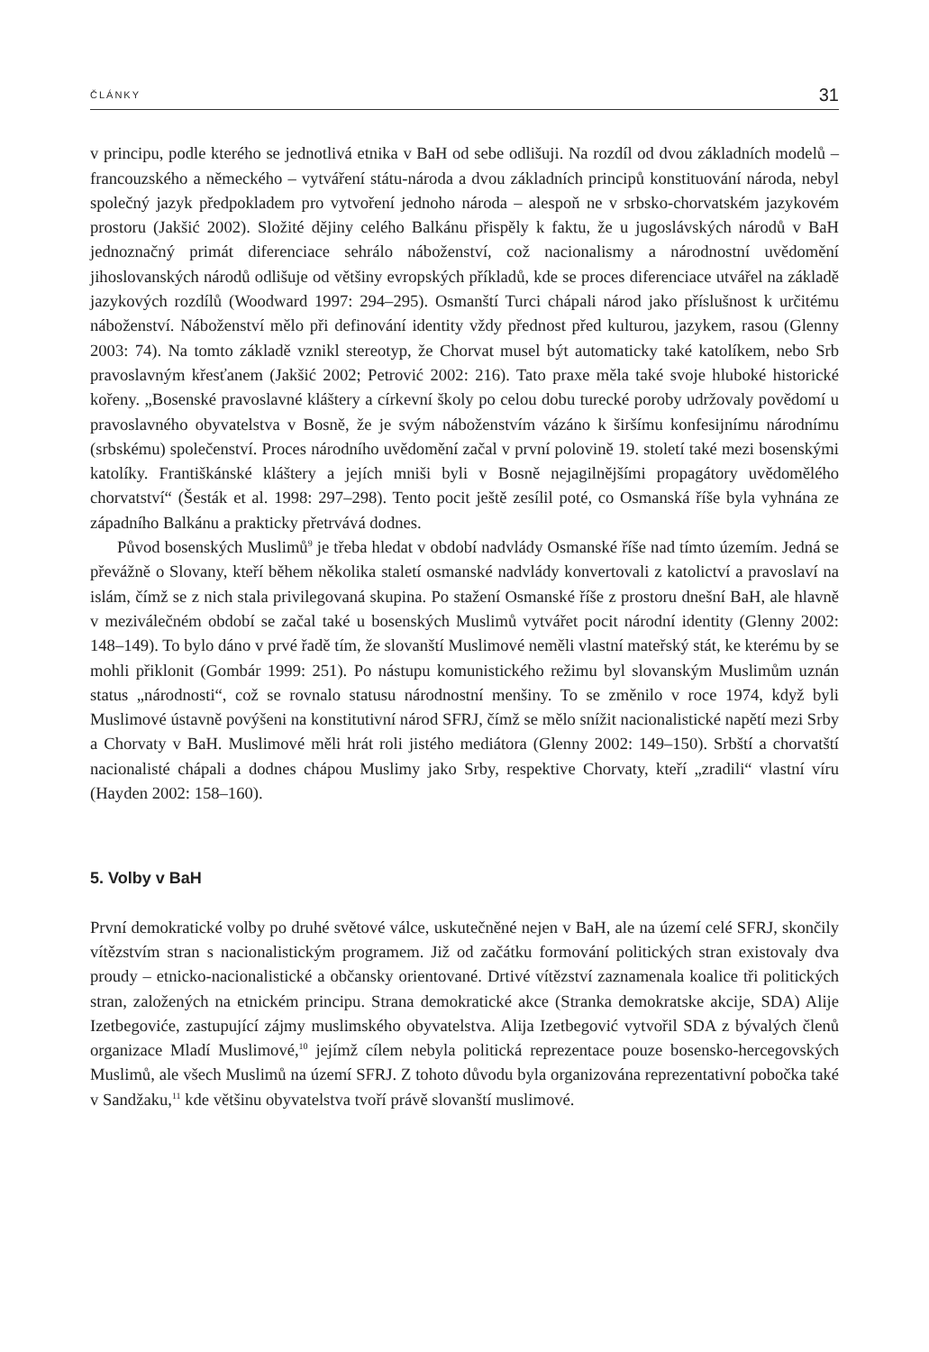ČLÁNKY 31
v principu, podle kterého se jednotlivá etnika v BaH od sebe odlišuji. Na rozdíl od dvou základních modelů – francouzského a německého – vytváření státu-národa a dvou základních principů konstituování národa, nebyl společný jazyk předpokladem pro vytvoření jednoho národa – alespoň ne v srbsko-chorvatském jazykovém prostoru (Jakšić 2002). Složité dějiny celého Balkánu přispěly k faktu, že u jugoslávských národů v BaH jednoznačný primát diferenciace sehrálo náboženství, což nacionalismy a národnostní uvědomění jihoslovanských národů odlišuje od většiny evropských příkladů, kde se proces diferenciace utvářel na základě jazykových rozdílů (Woodward 1997: 294–295). Osmanští Turci chápali národ jako příslušnost k určitému náboženství. Náboženství mělo při definování identity vždy přednost před kulturou, jazykem, rasou (Glenny 2003: 74). Na tomto základě vznikl stereotyp, že Chorvat musel být automaticky také katolíkem, nebo Srb pravoslavným křesťanem (Jakšić 2002; Petrović 2002: 216). Tato praxe měla také svoje hluboké historické kořeny. „Bosenské pravoslavné kláštery a církevní školy po celou dobu turecké poroby udržovaly povědomí u pravoslavného obyvatelstva v Bosně, že je svým náboženstvím vázáno k širšímu konfesijnímu národnímu (srbskému) společenství. Proces národního uvědomění začal v první polovině 19. století také mezi bosenskými katolíky. Františkánské kláštery a jejích mniši byli v Bosně nejagilnějšími propagátory uvědomělého chorvatství“ (Šesták et al. 1998: 297–298). Tento pocit ještě zesílil poté, co Osmanská říše byla vyhnána ze západního Balkánu a prakticky přetrvává dodnes.
Původ bosenských Muslimů<sup>9</sup> je třeba hledat v období nadvlády Osmanské říše nad tímto územím. Jedná se převážně o Slovany, kteří během několika staletí osmanské nadvlády konvertovali z katolictví a pravoslaví na islám, čímž se z nich stala privilegovaná skupina. Po stažení Osmanské říše z prostoru dnešní BaH, ale hlavně v meziválečném období se začal také u bosenských Muslimů vytvářet pocit národní identity (Glenny 2002: 148–149). To bylo dáno v prvé řadě tím, že slovanští Muslimové neměli vlastní mateřský stát, ke kterému by se mohli přiklonit (Gombár 1999: 251). Po nástupu komunistického režimu byl slovanským Muslimům uznán status „národnosti“, což se rovnalo statusu národnostní menšiny. To se změnilo v roce 1974, když byli Muslimové ústavně povýšeni na konstitutivní národ SFRJ, čímž se mělo snížit nacionalistické napětí mezi Srby a Chorvaty v BaH. Muslimové měli hrát roli jistého mediátora (Glenny 2002: 149–150). Srbští a chorvatští nacionalisté chápali a dodnes chápou Muslimy jako Srby, respektive Chorvaty, kteří „zradili“ vlastní víru (Hayden 2002: 158–160).
5. Volby v BaH
První demokratické volby po druhé světové válce, uskutečněné nejen v BaH, ale na území celé SFRJ, skončily vítězstvím stran s nacionalistickým programem. Již od začátku formování politických stran existovaly dva proudy – etnicko-nacionalistické a občansky orientované. Drtivé vítězství zaznamenala koalice tři politických stran, založených na etnickém principu. Strana demokratické akce (Stranka demokratske akcije, SDA) Alije Izetbegoviće, zastupující zájmy muslimského obyvatelstva. Alija Izetbegović vytvořil SDA z bývalých členů organizace Mladí Muslimové,<sup>10</sup> jejímž cílem nebyla politická reprezentace pouze bosensko-hercegovských Muslimů, ale všech Muslimů na území SFRJ. Z tohoto důvodu byla organizována reprezentativní pobočka také v Sandžaku,<sup>11</sup> kde většinu obyvatelstva tvoří právě slovanští muslimové.